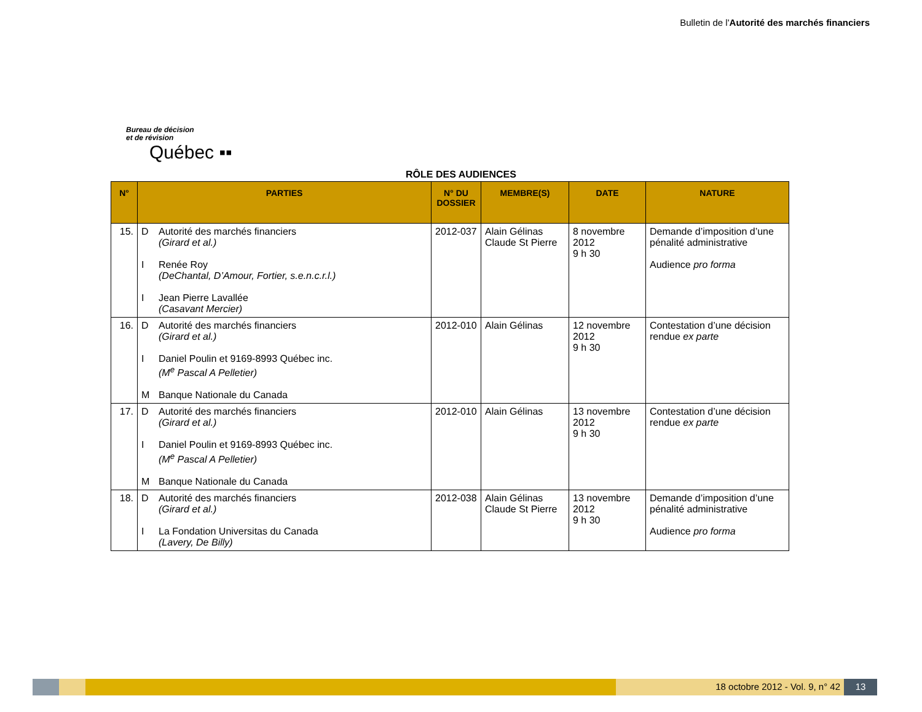Bulletin de l'Autorité des marchés financiers
Bureau de décision
et de révision
Québec ▪▪
RÔLE DES AUDIENCES
| N° | PARTIES | N° DU DOSSIER | MEMBRE(S) | DATE | NATURE |
| --- | --- | --- | --- | --- | --- |
| 15. | D Autorité des marchés financiers (Girard et al.) I Renée Roy (DeChantal, D’Amour, Fortier, s.e.n.c.r.l.) I Jean Pierre Lavallée (Casavant Mercier) | 2012-037 | Alain Gélinas Claude St Pierre | 8 novembre 2012 9 h 30 | Demande d’imposition d’une pénalité administrative Audience pro forma |
| 16. | D Autorité des marchés financiers (Girard et al.) I Daniel Poulin et 9169-8993 Québec inc. (M<sup>e</sup> Pascal A Pelletier) M Banque Nationale du Canada | 2012-010 | Alain Gélinas | 12 novembre 2012 9 h 30 | Contestation d’une décision rendue ex parte |
| 17. | D Autorité des marchés financiers (Girard et al.) I Daniel Poulin et 9169-8993 Québec inc. (M<sup>e</sup> Pascal A Pelletier) M Banque Nationale du Canada | 2012-010 | Alain Gélinas | 13 novembre 2012 9 h 30 | Contestation d’une décision rendue ex parte |
| 18. | D Autorité des marchés financiers (Girard et al.) I La Fondation Universitas du Canada (Lavery, De Billy) | 2012-038 | Alain Gélinas Claude St Pierre | 13 novembre 2012 9 h 30 | Demande d’imposition d’une pénalité administrative Audience pro forma |
18 octobre 2012 - Vol. 9, n° 42
13